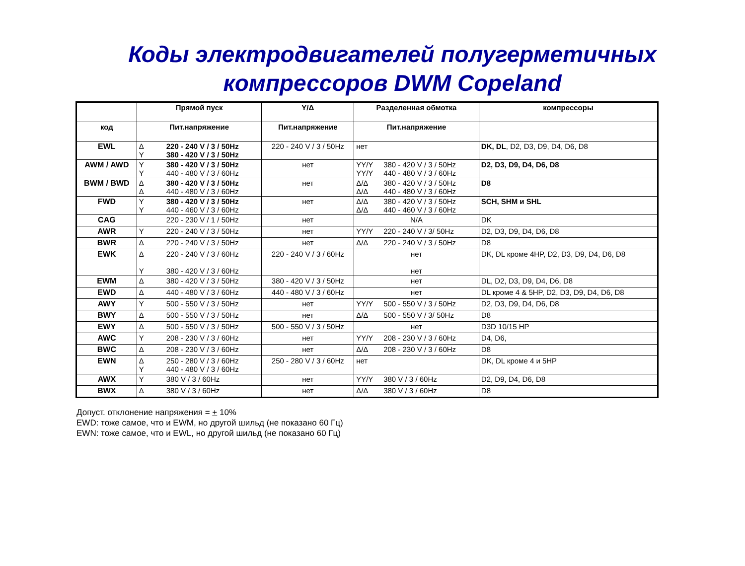Коды электродвигателей полугерметичных
компрессоров DWM Copeland
| | Прямой пуск | Y/Δ | Разделенная обмотка | компрессоры |
| --- | --- | --- | --- | --- |
| код | Пит.напряжение | Пит.напряжение | Пит.напряжение | |
| EWL | Δ 220 - 240 V / 3 / 50Hz Y 380 - 420 V / 3 / 50Hz | 220 - 240 V / 3 / 50Hz | нет | DK, DL , D2, D3, D9, D4, D6, D8 |
| AWM / AWD | Y 380 - 420 V / 3 / 50Hz Y 440 - 480 V / 3 / 60Hz | нет | YY/Y 380 - 420 V / 3 / 50Hz YY/Y 440 - 480 V / 3 / 60Hz | D2, D3, D9, D4, D6, D8 |
| BWM / BWD | Δ 380 - 420 V / 3 / 50Hz Δ 440 - 480 V / 3 / 60Hz | нет | Δ/Δ 380 - 420 V / 3 / 50Hz Δ/Δ 440 - 480 V / 3 / 60Hz | D8 |
| FWD | Y 380 - 420 V / 3 / 50Hz Y 440 - 460 V / 3 / 60Hz | нет | Δ/Δ 380 - 420 V / 3 / 50Hz Δ/Δ 440 - 460 V / 3 / 60Hz | SCH, SHM и SHL |
| CAG | 220 - 230 V / 1 / 50Hz | нет | N/A | DK |
| AWR | Y 220 - 240 V / 3 / 50Hz | нет | YY/Y 220 - 240 V / 3/ 50Hz | D2, D3, D9, D4, D6, D8 |
| BWR | Δ 220 - 240 V / 3 / 50Hz | нет | Δ/Δ 220 - 240 V / 3 / 50Hz | D8 |
| EWK | Δ 220 - 240 V / 3 / 60Hz Y 380 - 420 V / 3 / 60Hz | 220 - 240 V / 3 / 60Hz | нет нет | DK, DL кроме 4HP, D2, D3, D9, D4, D6, D8 |
| EWM | Δ 380 - 420 V / 3 / 50Hz | 380 - 420 V / 3 / 50Hz | нет | DL, D2, D3, D9, D4, D6, D8 |
| EWD | Δ 440 - 480 V / 3 / 60Hz | 440 - 480 V / 3 / 60Hz | нет | DL кроме 4 & 5HP, D2, D3, D9, D4, D6, D8 |
| AWY | Y 500 - 550 V / 3 / 50Hz | нет | YY/Y 500 - 550 V / 3 / 50Hz | D2, D3, D9, D4, D6, D8 |
| BWY | Δ 500 - 550 V / 3 / 50Hz | нет | Δ/Δ 500 - 550 V / 3/ 50Hz | D8 |
| EWY | Δ 500 - 550 V / 3 / 50Hz | 500 - 550 V / 3 / 50Hz | нет | D3D 10/15 HP |
| AWC | Y 208 - 230 V / 3 / 60Hz | нет | YY/Y 208 - 230 V / 3 / 60Hz | D4, D6, |
| BWC | Δ 208 - 230 V / 3 / 60Hz | нет | Δ/Δ 208 - 230 V / 3 / 60Hz | D8 |
| EWN | Δ 250 - 280 V / 3 / 60Hz Y 440 - 480 V / 3 / 60Hz | 250 - 280 V / 3 / 60Hz | нет | DK, DL кроме 4 и 5HP |
| AWX | Y 380 V / 3 / 60Hz | нет | YY/Y 380 V / 3 / 60Hz | D2, D9, D4, D6, D8 |
| BWX | Δ 380 V / 3 / 60Hz | нет | Δ/Δ 380 V / 3 / 60Hz | D8 |
Допуст. отклонение напряжения = + 10%
EWD: тоже самое, что и EWM, но другой шильд (не показано 60 Гц)
EWN: тоже самое, что и EWL, но другой шильд (не показано 60 Гц)